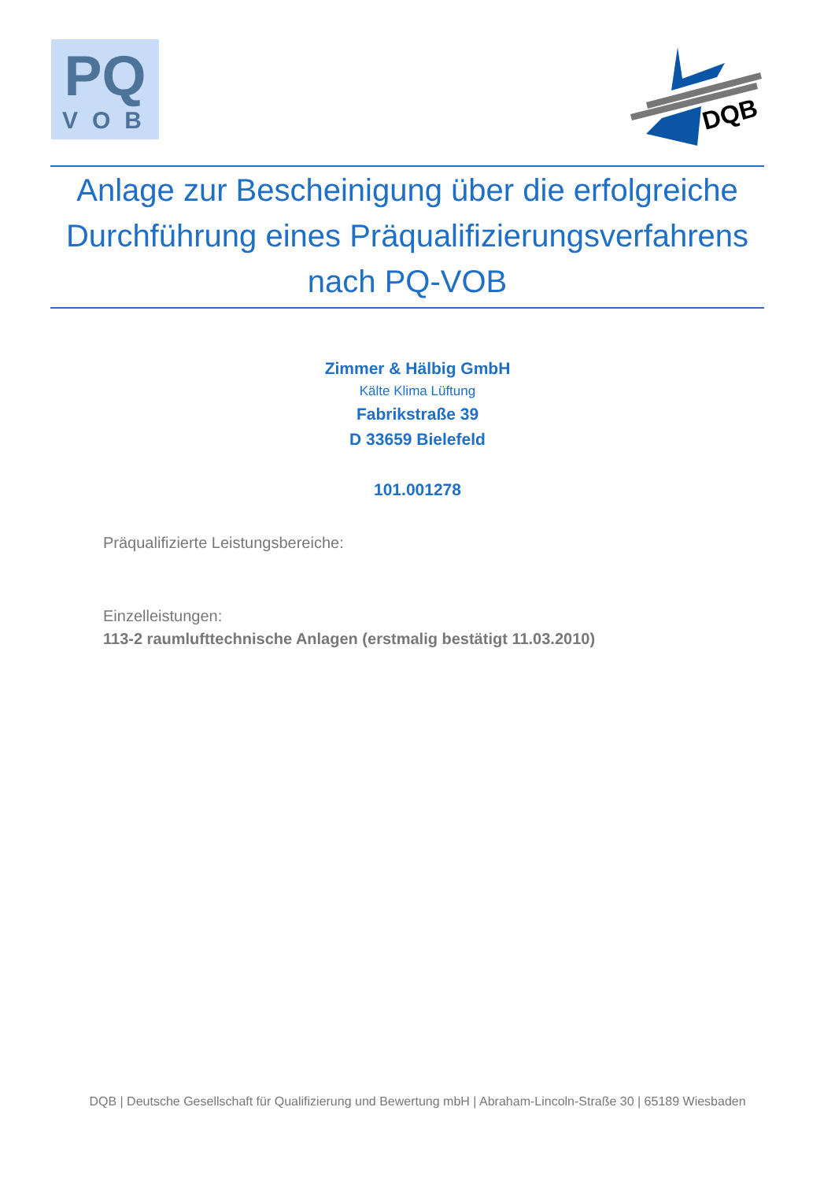PQ
VOB
DQB
Anlage zur Bescheinigung über die erfolgreiche
Durchführung eines Präqualifizierungsverfahrens
nach PQ-VOB
Zimmer & Hälbig GmbH
Kälte Klima Lüftung
Fabrikstraße 39
D 33659 Bielefeld
101.001278
Präqualifizierte Leistungsbereiche:
Einzelleistungen:
113-2 raumlufttechnische Anlagen (erstmalig bestätigt 11.03.2010)
DQB | Deutsche Gesellschaft für Qualifizierung und Bewertung mbH | Abraham-Lincoln-Straße 30 | 65189 Wiesbaden